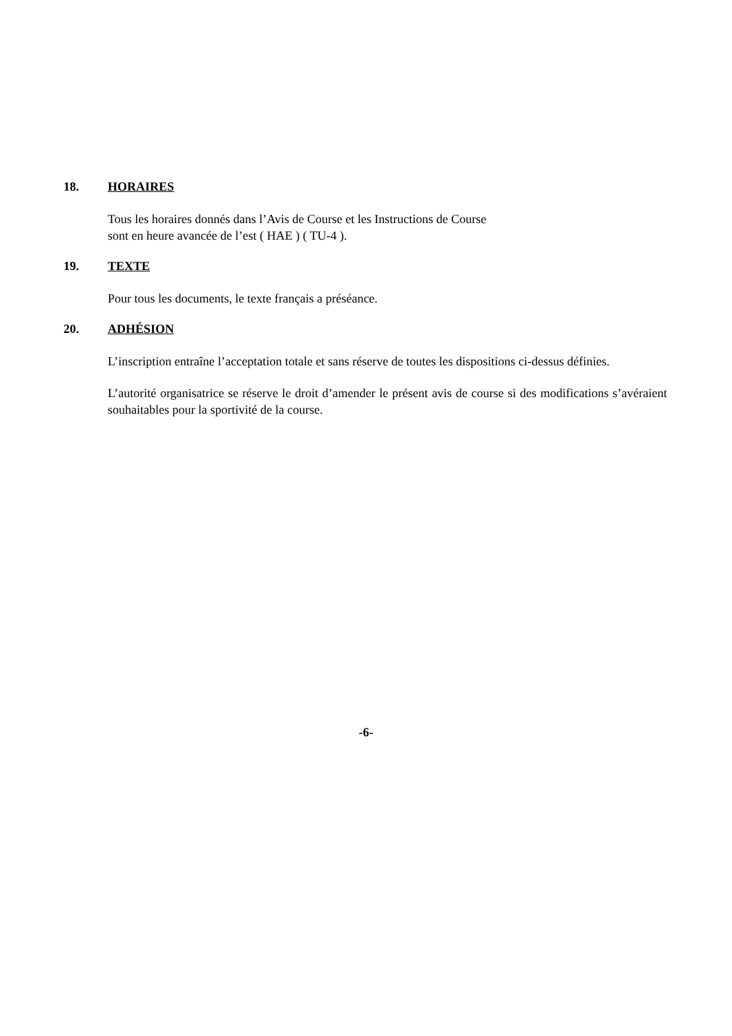18. HORAIRES
Tous les horaires donnés dans l’Avis de Course et les Instructions de Course
sont en heure avancée de l’est ( HAE ) ( TU-4 ).
19. TEXTE
Pour tous les documents, le texte français a préséance.
20. ADHÉSION
L’inscription entraîne l’acceptation totale et sans réserve de toutes les dispositions ci-dessus définies.
L’autorité organisatrice se réserve le droit d’amender le présent avis de course si des modifications s’avéraient souhaitables pour la sportivité de la course.
-6-